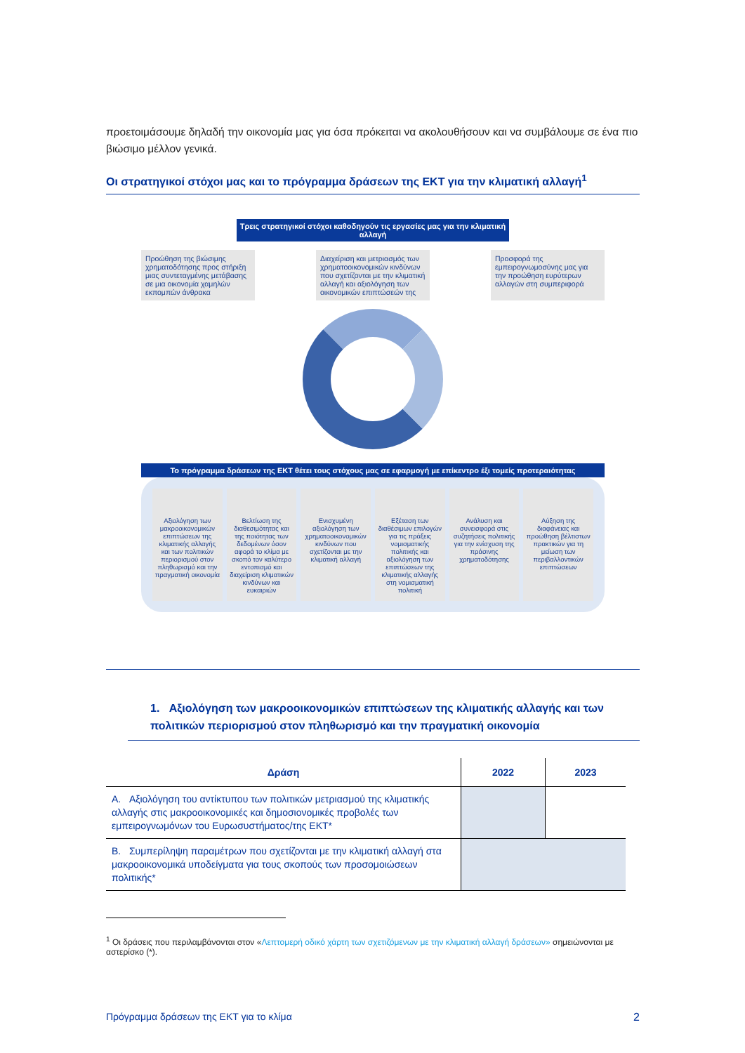προετοιμάσουμε δηλαδή την οικονομία μας για όσα πρόκειται να ακολουθήσουν και να συμβάλουμε σε ένα πιο βιώσιμο μέλλον γενικά.
Οι στρατηγικοί στόχοι μας και το πρόγραμμα δράσεων της ΕΚΤ για την κλιματική αλλαγή<sup>1</sup>
Τρεις στρατηγικοί στόχοι καθοδηγούν τις εργασίες μας για την κλιματική αλλαγή
Προώθηση της βιώσιμης χρηματοδότησης προς στήριξη μιας συντεταγμένης μετάβασης σε μια οικονομία χαμηλών εκπομπών άνθρακα
Διαχείριση και μετριασμός των χρηματοοικονομικών κινδύνων που σχετίζονται με την κλιματική αλλαγή και αξιολόγηση των οικονομικών επιπτώσεών της
Προσφορά της εμπειρογνωμοσύνης μας για την προώθηση ευρύτερων αλλαγών στη συμπεριφορά
Το πρόγραμμα δράσεων της ΕΚΤ θέτει τους στόχους μας σε εφαρμογή με επίκεντρο έξι τομείς προτεραιότητας
Αξιολόγηση των μακροοικονομικών επιπτώσεων της κλιματικής αλλαγής και των πολιτικών περιορισμού στον πληθωρισμό και την πραγματική οικονομία
Βελτίωση της διαθεσιμότητας και της ποιότητας των δεδομένων όσον αφορά το κλίμα με σκοπό τον καλύτερο εντοπισμό και διαχείριση κλιματικών κινδύνων και ευκαιριών
Ενισχυμένη αξιολόγηση των χρηματοοικονομικών κινδύνων που σχετίζονται με την κλιματική αλλαγή
Εξέταση των διαθέσιμων επιλογών για τις πράξεις νομισματικής πολιτικής και αξιολόγηση των επιπτώσεων της κλιματικής αλλαγής στη νομισματική πολιτική
Ανάλυση και συνεισφορά στις συζητήσεις πολιτικής για την ενίσχυση της πράσινης χρηματοδότησης
Αύξηση της διαφάνειας και προώθηση βέλτιστων πρακτικών για τη μείωση των περιβαλλοντικών επιπτώσεων
1. Αξιολόγηση των μακροοικονομικών επιπτώσεων της κλιματικής αλλαγής και των πολιτικών περιορισμού στον πληθωρισμό και την πραγματική οικονομία
| Δράση | 2022 | 2023 |
| --- | --- | --- |
| A. Αξιολόγηση του αντίκτυπου των πολιτικών μετριασμού της κλιματικής αλλαγής στις μακροοικονομικές και δημοσιονομικές προβολές των εμπειρογνωμόνων του Ευρωσυστήματος/της ΕΚΤ* | | |
| B. Συμπερίληψη παραμέτρων που σχετίζονται με την κλιματική αλλαγή στα μακροοικονομικά υποδείγματα για τους σκοπούς των προσομοιώσεων πολιτικής* | | |
<sup>1</sup> Οι δράσεις που περιλαμβάνονται στον «Λεπτομερή οδικό χάρτη των σχετιζόμενων με την κλιματική αλλαγή δράσεων» σημειώνονται με αστερίσκο (*).
Πρόγραμμα δράσεων της ΕΚΤ για το κλίμα 2